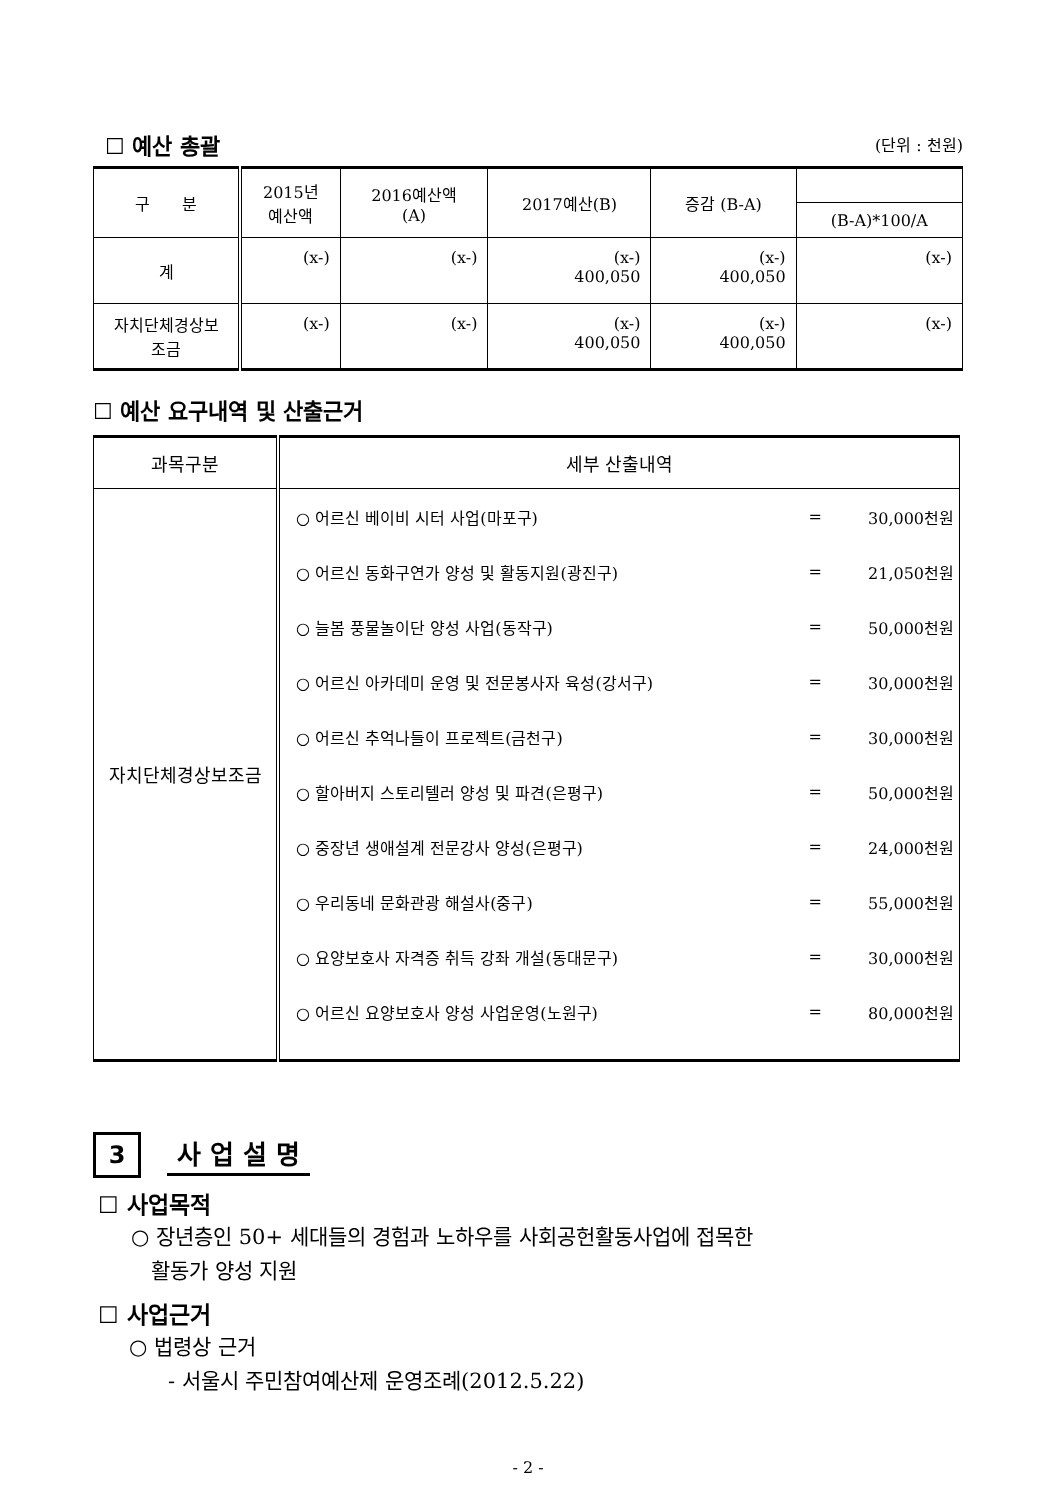☐ 예산 총괄
(단위 : 천원)
| 구 분 | 2015년 예산액 | 2016예산액 (A) | 2017예산(B) | 증감 (B-A) | |
| --- | --- | --- | --- | --- | --- |
| | | | | | (B-A)*100/A |
| 계 | (x-) | (x-) | (x-) 400,050 | (x-) 400,050 | (x-) |
| 자치단체경상보 조금 | (x-) | (x-) | (x-) 400,050 | (x-) 400,050 | (x-) |
☐ 예산 요구내역 및 산출근거
| 과목구분 | 세부 산출내역 |
| --- | --- |
| 자치단체경상보조금 | / ○ 어르신 베이비 시터 사업(마포구) / = / 30,000천원 / / ○ 어르신 동화구연가 양성 및 활동지원(광진구) / = / 21,050천원 / / ○ 늘봄 풍물놀이단 양성 사업(동작구) / = / 50,000천원 / / ○ 어르신 아카데미 운영 및 전문봉사자 육성(강서구) / = / 30,000천원 / / ○ 어르신 추억나들이 프로젝트(금천구) / = / 30,000천원 / / ○ 할아버지 스토리텔러 양성 및 파견(은평구) / = / 50,000천원 / / ○ 중장년 생애설계 전문강사 양성(은평구) / = / 24,000천원 / / ○ 우리동네 문화관광 해설사(중구) / = / 55,000천원 / / ○ 요양보호사 자격증 취득 강좌 개설(동대문구) / = / 30,000천원 / / ○ 어르신 요양보호사 양성 사업운영(노원구) / = / 80,000천원 / |
3 사 업 설 명
☐ 사업목적
○ 장년층인 50+ 세대들의 경험과 노하우를 사회공헌활동사업에 접목한
활동가 양성 지원
☐ 사업근거
○ 법령상 근거
- 서울시 주민참여예산제 운영조례(2012.5.22)
- 2 -